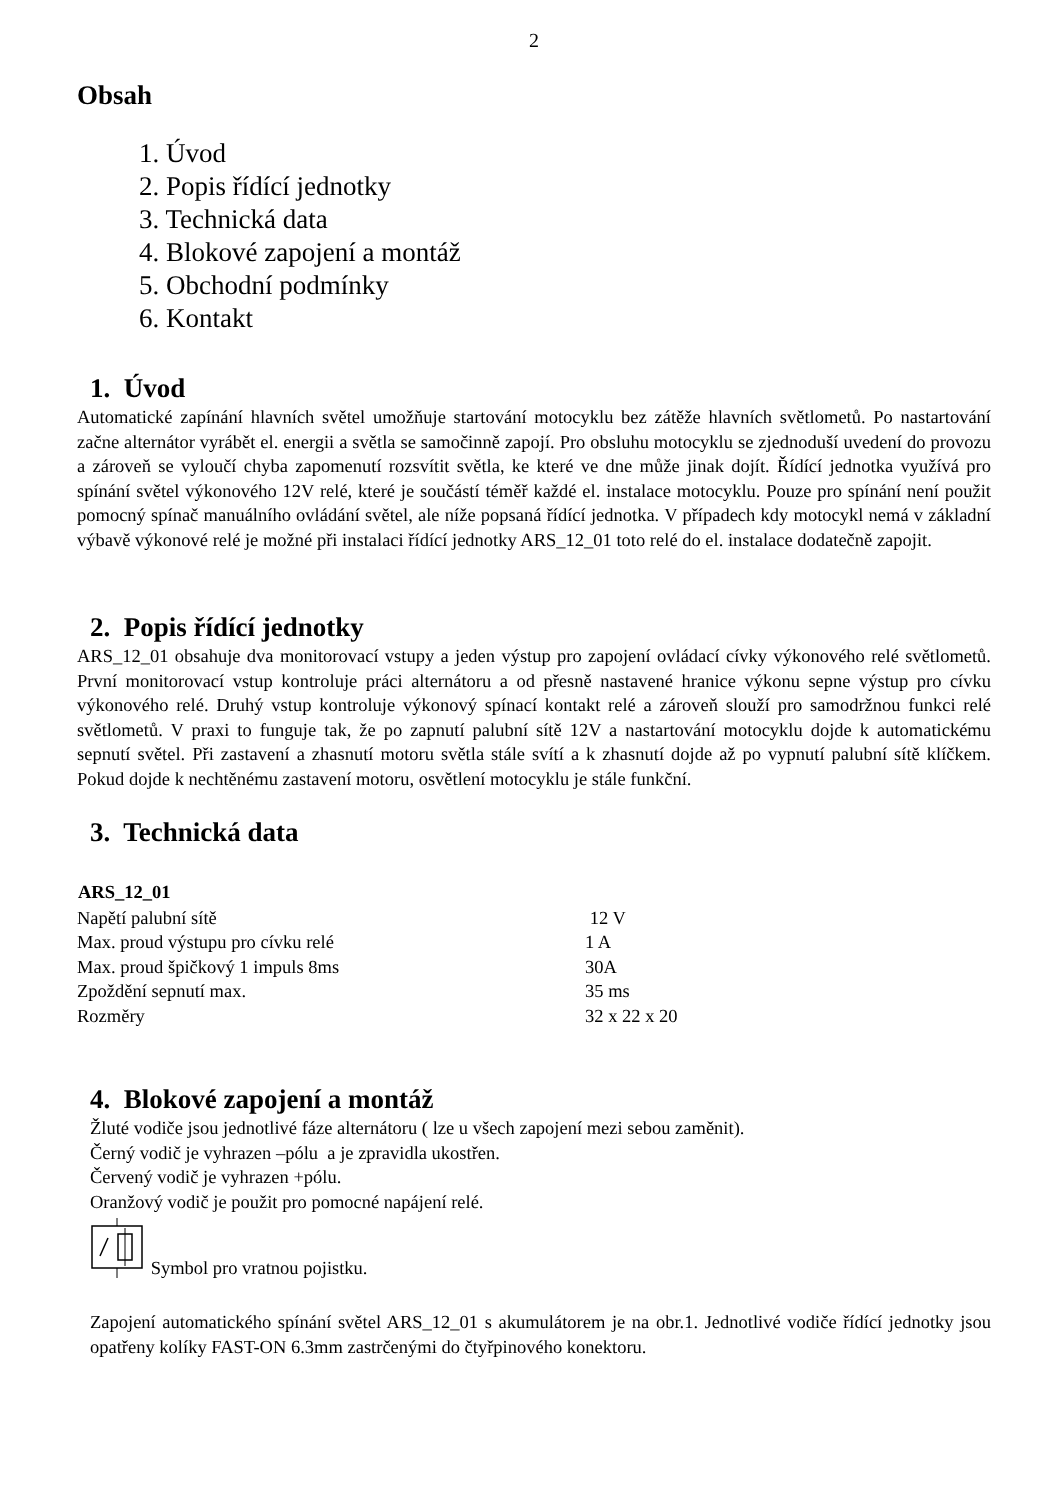2
Obsah
1. Úvod
2. Popis řídící jednotky
3. Technická data
4. Blokové zapojení a montáž
5. Obchodní podmínky
6. Kontakt
1. Úvod
Automatické zapínání hlavních světel umožňuje startování motocyklu bez zátěže hlavních světlometů. Po nastartování začne alternátor vyrábět el. energii a světla se samočinně zapojí. Pro obsluhu motocyklu se zjednoduší uvedení do provozu a zároveň se vyloučí chyba zapomenutí rozsvítit světla, ke které ve dne může jinak dojít. Řídící jednotka využívá pro spínání světel výkonového 12V relé, které je součástí téměř každé el. instalace motocyklu. Pouze pro spínání není použit pomocný spínač manuálního ovládání světel, ale níže popsaná řídící jednotka. V případech kdy motocykl nemá v základní výbavě výkonové relé je možné při instalaci řídící jednotky ARS_12_01 toto relé do el. instalace dodatečně zapojit.
2. Popis řídící jednotky
ARS_12_01 obsahuje dva monitorovací vstupy a jeden výstup pro zapojení ovládací cívky výkonového relé světlometů. První monitorovací vstup kontroluje práci alternátoru a od přesně nastavené hranice výkonu sepne výstup pro cívku výkonového relé. Druhý vstup kontroluje výkonový spínací kontakt relé a zároveň slouží pro samodržnou funkci relé světlometů. V praxi to funguje tak, že po zapnutí palubní sítě 12V a nastartování motocyklu dojde k automatickému sepnutí světel. Při zastavení a zhasnutí motoru světla stále svítí a k zhasnutí dojde až po vypnutí palubní sítě klíčkem. Pokud dojde k nechtěnému zastavení motoru, osvětlení motocyklu je stále funkční.
3. Technická data
| ARS_12_01 | |
| --- | --- |
| Napětí palubní sítě | 12 V |
| Max. proud výstupu pro cívku relé | 1 A |
| Max. proud špičkový 1 impuls 8ms | 30A |
| Zpoždění sepnutí max. | 35 ms |
| Rozměry | 32 x 22 x 20 |
4. Blokové zapojení a montáž
Žluté vodiče jsou jednotlivé fáze alternátoru ( lze u všech zapojení mezi sebou zaměnit).
Černý vodič je vyhrazen –pólu a je zpravidla ukostřen.
Červený vodič je vyhrazen +pólu.
Oranžový vodič je použit pro pomocné napájení relé.
Symbol pro vratnou pojistku.
Zapojení automatického spínání světel ARS_12_01 s akumulátorem je na obr.1. Jednotlivé vodiče řídící jednotky jsou opatřeny kolíky FAST-ON 6.3mm zastrčenými do čtyřpinového konektoru.